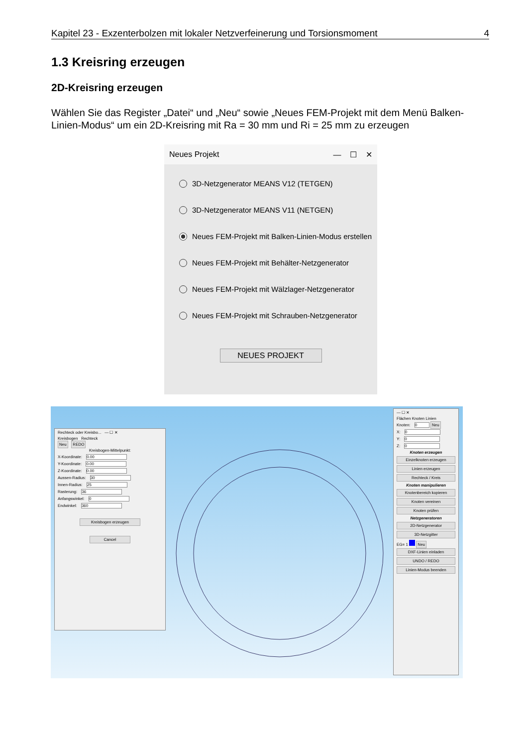Kapitel 23 - Exzenterbolzen mit lokaler Netzverfeinerung und Torsionsmoment 4
1.3 Kreisring erzeugen
2D-Kreisring erzeugen
Wählen Sie das Register „Datei“ und „Neu“ sowie „Neues FEM-Projekt mit dem Menü Balken-Linien-Modus“ um ein 2D-Kreisring mit Ra = 30 mm und Ri = 25 mm zu erzeugen
Neues Projekt — ☐ ✕
3D-Netzgenerator MEANS V12 (TETGEN)
3D-Netzgenerator MEANS V11 (NETGEN)
Neues FEM-Projekt mit Balken-Linien-Modus erstellen
Neues FEM-Projekt mit Behälter-Netzgenerator
Neues FEM-Projekt mit Wälzlager-Netzgenerator
Neues FEM-Projekt mit Schrauben-Netzgenerator
NEUES PROJEKT
Rechteck oder Kreisbo... — ☐ ✕
Kreisbogen Rechteck
Neu REDO
Kreisbogen-Mittelpunkt:
X-Koordinate: 0.00
Y-Koordinate: 0.00
Z-Koordinate: 0.00
Aussen-Radius: 30
Innen-Radius: 25
Rasterung: 36
Anfangswinkel: 0
Endwinkel: 360
Kreisbogen erzeugen
Cancel
— ☐ ✕
Flächen Knoten Linien
Knoten: 0 Neu
X: 0
Y: 0
Z: 0
Knoten erzeugen
Einzelknoten erzeugen
Linien erzeugen
Rechteck / Kreis
Knoten manipulieren
Knotenbereich kopieren
Knoten vereinen
Knoten prüfen
Netzgeneratoren
2D-Netzgenerator
3D-Netzgitter
EG= 1 Neu
DXF-Linien einladen
UNDO / REDO
Linien-Modus beenden